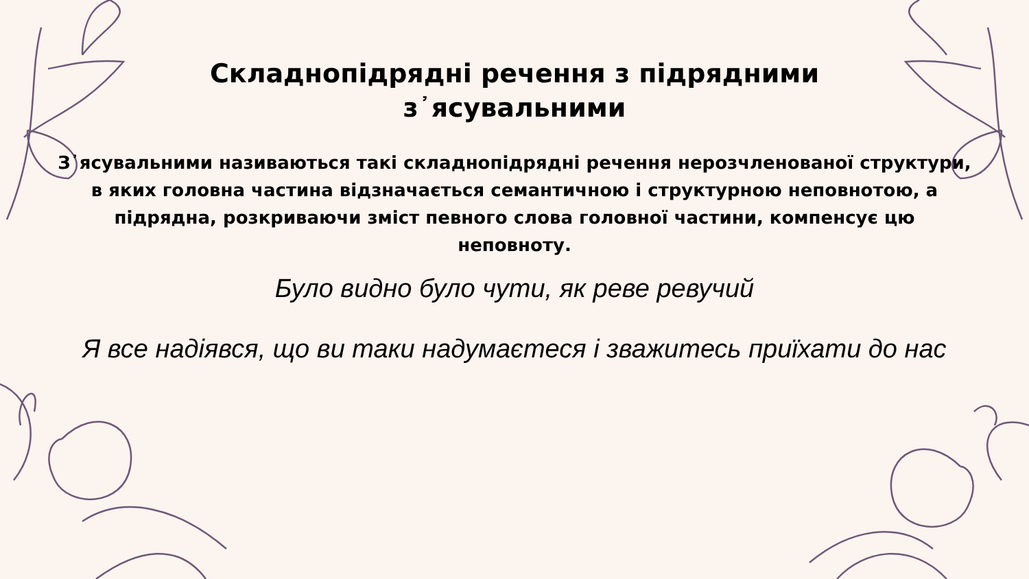Складнопідрядні речення з підрядними
з᾽ясувальними
З᾽ясувальними називаються такі складнопідрядні речення нерозчленованої структури, в яких головна частина відзначається семантичною і структурною неповнотою, а підрядна, розкриваючи зміст певного слова головної частини, компенсує цю неповноту.
Було видно було чути, як реве ревучий
Я все надіявся, що ви таки надумаєтеся і зважитесь приїхати до нас